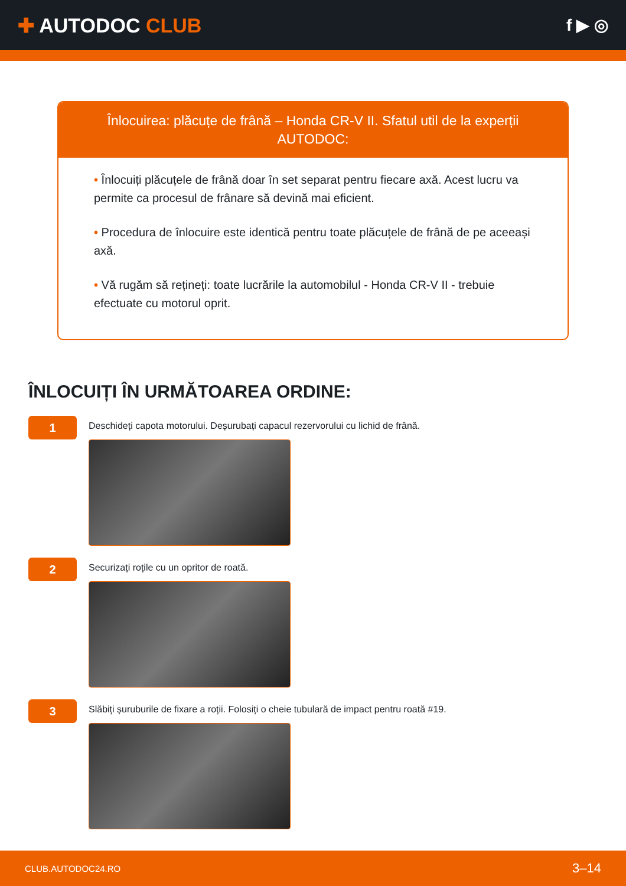✚ AUTODOC CLUB
f ▶ ◎
Înlocuirea: plăcuțe de frână – Honda CR-V II. Sfatul util de la experții AUTODOC:
• Înlocuiți plăcuțele de frână doar în set separat pentru fiecare axă. Acest lucru va permite ca procesul de frânare să devină mai eficient.
• Procedura de înlocuire este identică pentru toate plăcuțele de frână de pe aceeași axă.
• Vă rugăm să rețineți: toate lucrările la automobilul - Honda CR-V II - trebuie efectuate cu motorul oprit.
ÎNLOCUIȚI ÎN URMĂTOAREA ORDINE:
1
Deschideți capota motorului. Deșurubați capacul rezervorului cu lichid de frână.
2
Securizați roțile cu un opritor de roată.
3
Slăbiți șuruburile de fixare a roții. Folosiți o cheie tubulară de impact pentru roată #19.
CLUB.AUTODOC24.RO 3–14